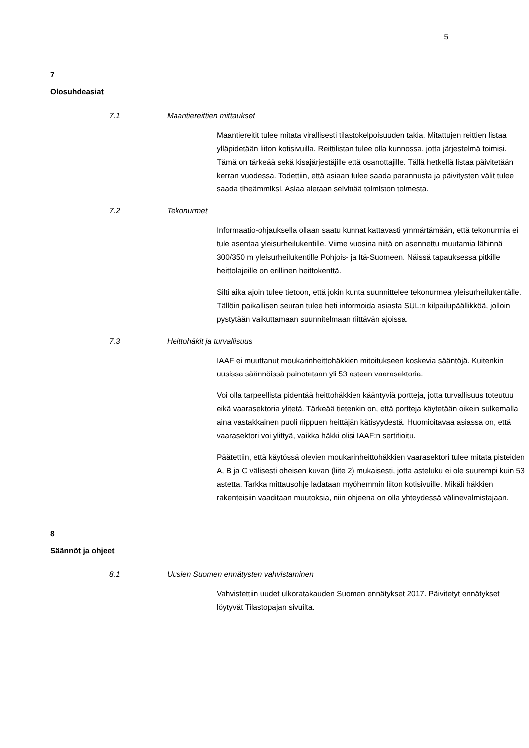5
7
Olosuhdeasiat
7.1 Maantiereittien mittaukset
Maantiereitit tulee mitata virallisesti tilastokelpoisuuden takia. Mitattujen reittien listaa ylläpidetään liiton kotisivuilla. Reittilistan tulee olla kunnossa, jotta järjestelmä toimisi. Tämä on tärkeää sekä kisajärjestäjille että osanottajille. Tällä hetkellä listaa päivitetään kerran vuodessa. Todettiin, että asiaan tulee saada parannusta ja päivitysten välit tulee saada tiheämmiksi. Asiaa aletaan selvittää toimiston toimesta.
7.2 Tekonurmet
Informaatio-ohjauksella ollaan saatu kunnat kattavasti ymmärtämään, että tekonurmia ei tule asentaa yleisurheilukentille. Viime vuosina niitä on asennettu muutamia lähinnä 300/350 m yleisurheilukentille Pohjois- ja Itä-Suomeen. Näissä tapauksessa pitkille heittolajeille on erillinen heittokenttä.
Silti aika ajoin tulee tietoon, että jokin kunta suunnittelee tekonurmea yleisurheilukentälle. Tällöin paikallisen seuran tulee heti informoida asiasta SUL:n kilpailupäällikköä, jolloin pystytään vaikuttamaan suunnitelmaan riittävän ajoissa.
7.3 Heittohäkit ja turvallisuus
IAAF ei muuttanut moukarinheittohäkkien mitoitukseen koskevia sääntöjä. Kuitenkin uusissa säännöissä painotetaan yli 53 asteen vaarasektoria.
Voi olla tarpeellista pidentää heittohäkkien kääntyviä portteja, jotta turvallisuus toteutuu eikä vaarasektoria ylitetä. Tärkeää tietenkin on, että portteja käytetään oikein sulkemalla aina vastakkainen puoli riippuen heittäjän kätisyydestä. Huomioitavaa asiassa on, että vaarasektori voi ylittyä, vaikka häkki olisi IAAF:n sertifioitu.
Päätettiin, että käytössä olevien moukarinheittohäkkien vaarasektori tulee mitata pisteiden A, B ja C välisesti oheisen kuvan (liite 2) mukaisesti, jotta asteluku ei ole suurempi kuin 53 astetta. Tarkka mittausohje ladataan myöhemmin liiton kotisivuille. Mikäli häkkien rakenteisiin vaaditaan muutoksia, niin ohjeena on olla yhteydessä välinevalmistajaan.
8
Säännöt ja ohjeet
8.1 Uusien Suomen ennätysten vahvistaminen
Vahvistettiin uudet ulkoratakauden Suomen ennätykset 2017. Päivitetyt ennätykset löytyvät Tilastopajan sivuilta.